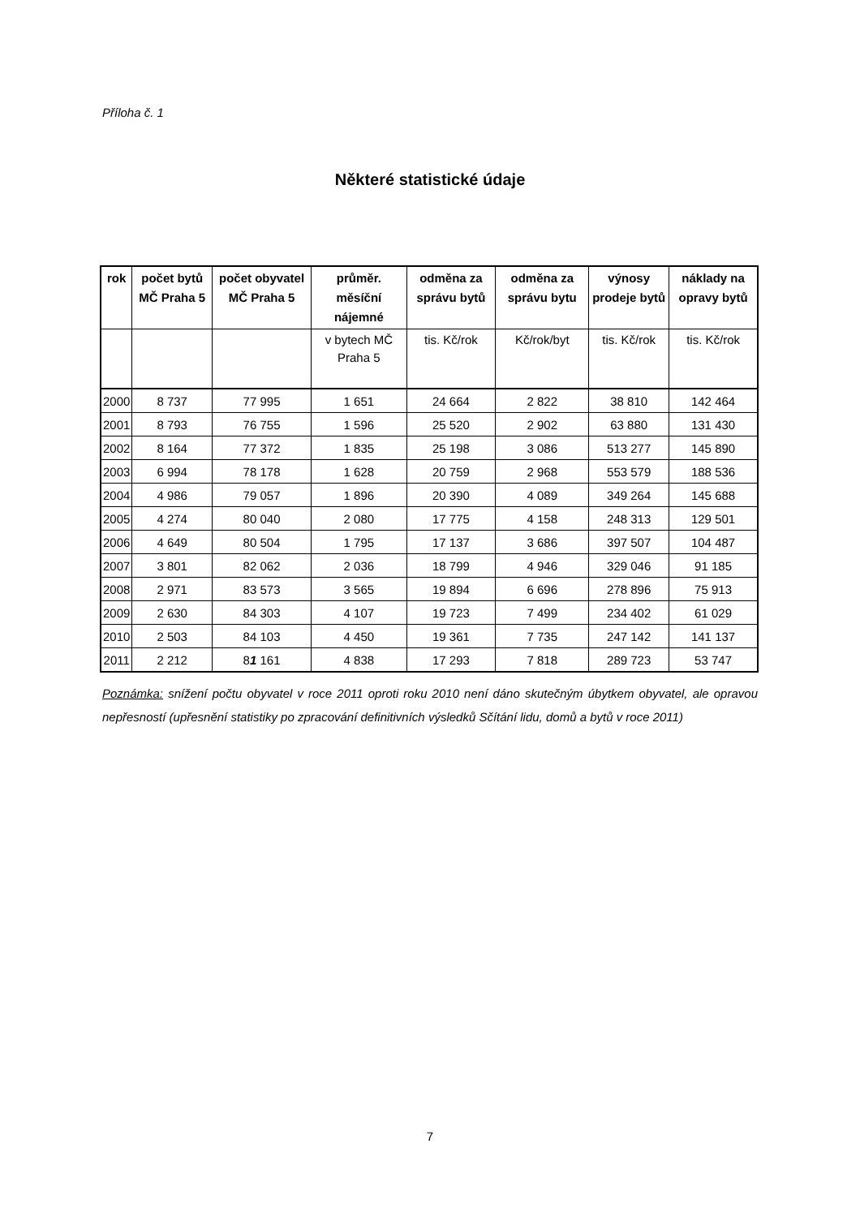Příloha č. 1
Některé statistické údaje
| rok | počet bytů MČ Praha 5 | počet obyvatel MČ Praha 5 | průměr. měsíční nájemné | odměna za správu bytů | odměna za správu bytu | výnosy prodeje bytů | náklady na opravy bytů |
| --- | --- | --- | --- | --- | --- | --- | --- |
| | | | v bytech MČ Praha 5 | tis. Kč/rok | Kč/rok/byt | tis. Kč/rok | tis. Kč/rok |
| 2000 | 8 737 | 77 995 | 1 651 | 24 664 | 2 822 | 38 810 | 142 464 |
| 2001 | 8 793 | 76 755 | 1 596 | 25 520 | 2 902 | 63 880 | 131 430 |
| 2002 | 8 164 | 77 372 | 1 835 | 25 198 | 3 086 | 513 277 | 145 890 |
| 2003 | 6 994 | 78 178 | 1 628 | 20 759 | 2 968 | 553 579 | 188 536 |
| 2004 | 4 986 | 79 057 | 1 896 | 20 390 | 4 089 | 349 264 | 145 688 |
| 2005 | 4 274 | 80 040 | 2 080 | 17 775 | 4 158 | 248 313 | 129 501 |
| 2006 | 4 649 | 80 504 | 1 795 | 17 137 | 3 686 | 397 507 | 104 487 |
| 2007 | 3 801 | 82 062 | 2 036 | 18 799 | 4 946 | 329 046 | 91 185 |
| 2008 | 2 971 | 83 573 | 3 565 | 19 894 | 6 696 | 278 896 | 75 913 |
| 2009 | 2 630 | 84 303 | 4 107 | 19 723 | 7 499 | 234 402 | 61 029 |
| 2010 | 2 503 | 84 103 | 4 450 | 19 361 | 7 735 | 247 142 | 141 137 |
| 2011 | 2 212 | 8 1 161 | 4 838 | 17 293 | 7 818 | 289 723 | 53 747 |
Poznámka: snížení počtu obyvatel v roce 2011 oproti roku 2010 není dáno skutečným úbytkem obyvatel, ale opravou nepřesností (upřesnění statistiky po zpracování definitivních výsledků Sčítání lidu, domů a bytů v roce 2011)
7